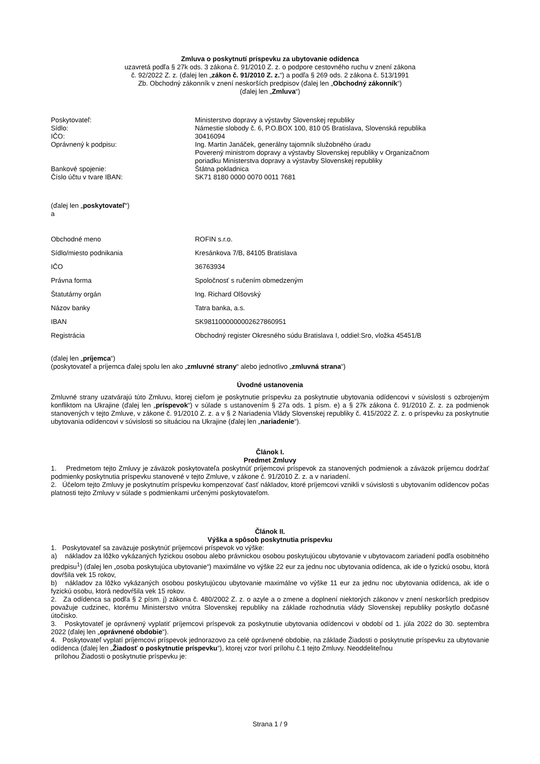Zmluva o poskytnutí príspevku za ubytovanie odídenca
uzavretá podľa § 27k ods. 3 zákona č. 91/2010 Z. z. o podpore cestovného ruchu v znení zákona
č. 92/2022 Z. z. (ďalej len „zákon č. 91/2010 Z. z.“) a podľa § 269 ods. 2 zákona č. 513/1991
Zb. Obchodný zákonník v znení neskorších predpisov (ďalej len „Obchodný zákonník“)
(ďalej len „Zmluva“)
| Poskytovateľ: | Ministerstvo dopravy a výstavby Slovenskej republiky |
| Sídlo: | Námestie slobody č. 6, P.O.BOX 100, 810 05 Bratislava, Slovenská republika |
| IČO: | 30416094 |
| Oprávnený k podpisu: | Ing. Martin Janáček, generálny tajomník služobného úradu Poverený ministrom dopravy a výstavby Slovenskej republiky v Organizačnom poriadku Ministerstva dopravy a výstavby Slovenskej republiky |
| Bankové spojenie: | Štátna pokladnica |
| Číslo účtu v tvare IBAN: | SK71 8180 0000 0070 0011 7681 |
(ďalej len „poskytovateľ“)
a
| Obchodné meno | ROFIN s.r.o. |
| Sídlo/miesto podnikania | Kresánkova 7/B, 84105 Bratislava |
| IČO | 36763934 |
| Právna forma | Spoločnosť s ručením obmedzeným |
| Štatutárny orgán | Ing. Richard Olšovský |
| Názov banky | Tatra banka, a.s. |
| IBAN | SK9811000000002627860951 |
| Registrácia | Obchodný register Okresného súdu Bratislava I, oddiel:Sro, vložka 45451/B |
(ďalej len „príjemca“)
(poskytovateľ a príjemca ďalej spolu len ako „zmluvné strany“ alebo jednotlivo „zmluvná strana“)
Úvodné ustanovenia
Zmluvné strany uzatvárajú túto Zmluvu, ktorej cieľom je poskytnutie príspevku za poskytnutie ubytovania odídencovi v súvislosti s ozbrojeným konfliktom na Ukrajine (ďalej len „príspevok“) v súlade s ustanovením § 27a ods. 1 písm. e) a § 27k zákona č. 91/2010 Z. z. za podmienok stanovených v tejto Zmluve, v zákone č. 91/2010 Z. z. a v § 2 Nariadenia Vlády Slovenskej republiky č. 415/2022 Z. z. o príspevku za poskytnutie ubytovania odídencovi v súvislosti so situáciou na Ukrajine (ďalej len „nariadenie“).
Článok I.
Predmet Zmluvy
1. Predmetom tejto Zmluvy je záväzok poskytovateľa poskytnúť príjemcovi príspevok za stanovených podmienok a záväzok príjemcu dodržať podmienky poskytnutia príspevku stanovené v tejto Zmluve, v zákone č. 91/2010 Z. z. a v nariadení.
2. Účelom tejto Zmluvy je poskytnutím príspevku kompenzovať časť nákladov, ktoré príjemcovi vznikli v súvislosti s ubytovaním odídencov počas platnosti tejto Zmluvy v súlade s podmienkami určenými poskytovateľom.
Článok II.
Výška a spôsob poskytnutia príspevku
1. Poskytovateľ sa zaväzuje poskytnúť príjemcovi príspevok vo výške:
a) nákladov za lôžko vykázaných fyzickou osobou alebo právnickou osobou poskytujúcou ubytovanie v ubytovacom zariadení podľa osobitného predpisu<sup>1</sup>) (ďalej len „osoba poskytujúca ubytovanie“) maximálne vo výške 22 eur za jednu noc ubytovania odídenca, ak ide o fyzickú osobu, ktorá dovŕšila vek 15 rokov,
b) nákladov za lôžko vykázaných osobou poskytujúcou ubytovanie maximálne vo výške 11 eur za jednu noc ubytovania odídenca, ak ide o fyzickú osobu, ktorá nedovŕšila vek 15 rokov.
2. Za odídenca sa podľa § 2 písm. j) zákona č. 480/2002 Z. z. o azyle a o zmene a doplnení niektorých zákonov v znení neskorších predpisov považuje cudzinec, ktorému Ministerstvo vnútra Slovenskej republiky na základe rozhodnutia vlády Slovenskej republiky poskytlo dočasné útočisko.
3. Poskytovateľ je oprávnený vyplatiť príjemcovi príspevok za poskytnutie ubytovania odídencovi v období od 1. júla 2022 do 30. septembra 2022 (ďalej len „oprávnené obdobie“).
4. Poskytovateľ vyplatí príjemcovi príspevok jednorazovo za celé oprávnené obdobie, na základe Žiadosti o poskytnutie príspevku za ubytovanie odídenca (ďalej len „Žiadosť o poskytnutie príspevku“), ktorej vzor tvorí prílohu č.1 tejto Zmluvy. Neoddeliteľnou
prílohou Žiadosti o poskytnutie príspevku je:
Strana 1 / 9